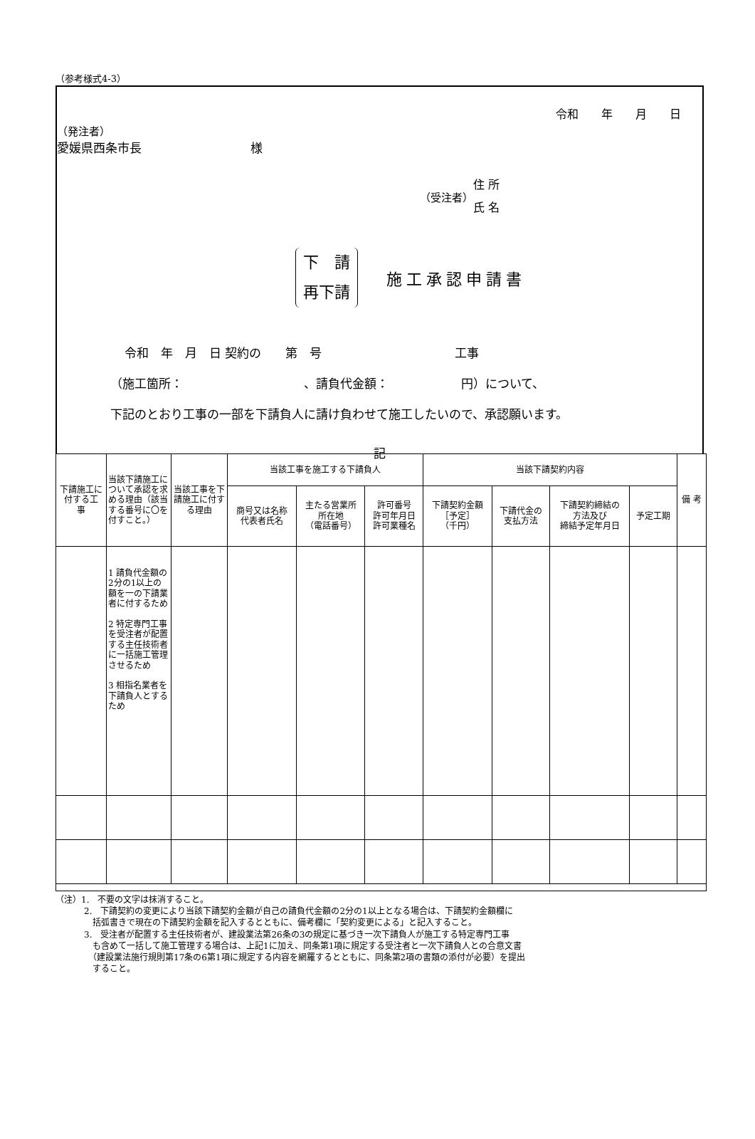（参考様式4-3）
令和　　年　　月　　日
（発注者）
愛媛県西条市長　　　　　　　　　様
（受注者） 住 所
氏 名
下　請
再下請 施工承認申請書
令和　年　月　日 契約の　　第　号　　　　　　　　　　　工事
（施工箇所：　　　　　　　　　　、請負代金額：　　　　　　円）について、
下記のとおり工事の一部を下請負人に請け負わせて施工したいので、承認願います。
記
| 下請施工に付する工 事 | 当該下請施工について承認を求める理由（該当する番号に〇を付すこと。） | 当該工事を下請施工に付する理由 | 当該工事を施工する下請負人 | | | 当該下請契約内容 | | | | 備 考 |
| --- | --- | --- | --- | --- | --- | --- | --- | --- | --- | --- |
| | | | 商号又は名称 代表者氏名 | 主たる営業所 所在地 （電話番号） | 許可番号 許可年月日 許可業種名 | 下請契約金額 ［予定］ （千円） | 下請代金の 支払方法 | 下請契約締結の 方法及び 締結予定年月日 | 予定工期 | |
| | 1 請負代金額の2分の1以上の額を一の下請業者に付するため 2 特定専門工事を受注者が配置する主任技術者に一括施工管理させるため 3 相指名業者を下請負人とするため | | | | | | | | | |
（注）1.　不要の文字は抹消すること。
2.　下請契約の変更により当該下請契約金額が自己の請負代金額の2分の1以上となる場合は、下請契約金額欄に
　括弧書きで現在の下請契約金額を記入するとともに、備考欄に「契約変更による」と記入すること。
3.　受注者が配置する主任技術者が、建設業法第26条の3の規定に基づき一次下請負人が施工する特定専門工事
　も含めて一括して施工管理する場合は、上記1に加え、同条第1項に規定する受注者と一次下請負人との合意文書
　（建設業法施行規則第17条の6第1項に規定する内容を網羅するとともに、同条第2項の書類の添付が必要）を提出
　すること。